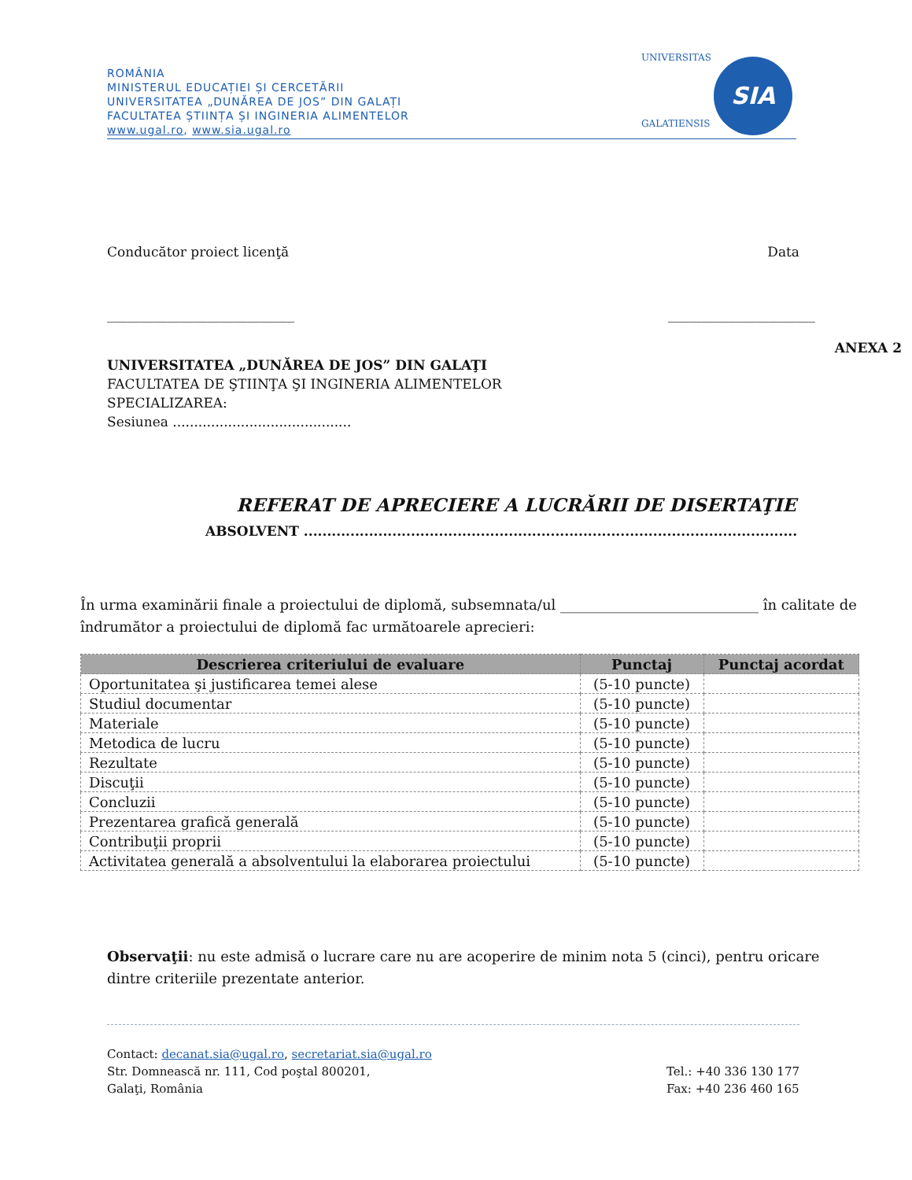ROMÂNIA
MINISTERUL EDUCAȚIEI ȘI CERCETĂRII
UNIVERSITATEA „DUNĂREA DE JOS” DIN GALAȚI
FACULTATEA ȘTIINȚA ȘI INGINERIA ALIMENTELOR
www.ugal.ro, www.sia.ugal.ro
UNIVERSITAS
GALATIENSIS
SIA
Conducător proiect licenţă Data
____________________________ ______________________
ANEXA 2
UNIVERSITATEA „DUNĂREA DE JOS” DIN GALAŢI
FACULTATEA DE ŞTIINŢA ŞI INGINERIA ALIMENTELOR
SPECIALIZAREA:
Sesiunea ..........................................
REFERAT DE APRECIERE A LUCRĂRII DE DISERTAŢIE
ABSOLVENT ..........................................................................................................
În urma examinării finale a proiectului de diplomă, subsemnata/ul ____________________________ în calitate de îndrumător a proiectului de diplomă fac următoarele aprecieri:
| Descrierea criteriului de evaluare | Punctaj | Punctaj acordat |
| --- | --- | --- |
| Oportunitatea şi justificarea temei alese | (5-10 puncte) | |
| Studiul documentar | (5-10 puncte) | |
| Materiale | (5-10 puncte) | |
| Metodica de lucru | (5-10 puncte) | |
| Rezultate | (5-10 puncte) | |
| Discuţii | (5-10 puncte) | |
| Concluzii | (5-10 puncte) | |
| Prezentarea grafică generală | (5-10 puncte) | |
| Contribuţii proprii | (5-10 puncte) | |
| Activitatea generală a absolventului la elaborarea proiectului | (5-10 puncte) | |
Observaţii: nu este admisă o lucrare care nu are acoperire de minim nota 5 (cinci), pentru oricare dintre criteriile prezentate anterior.
Contact: decanat.sia@ugal.ro, secretariat.sia@ugal.ro
Str. Domnească nr. 111, Cod poştal 800201,
Galaţi, România Tel.: +40 336 130 177
Fax: +40 236 460 165